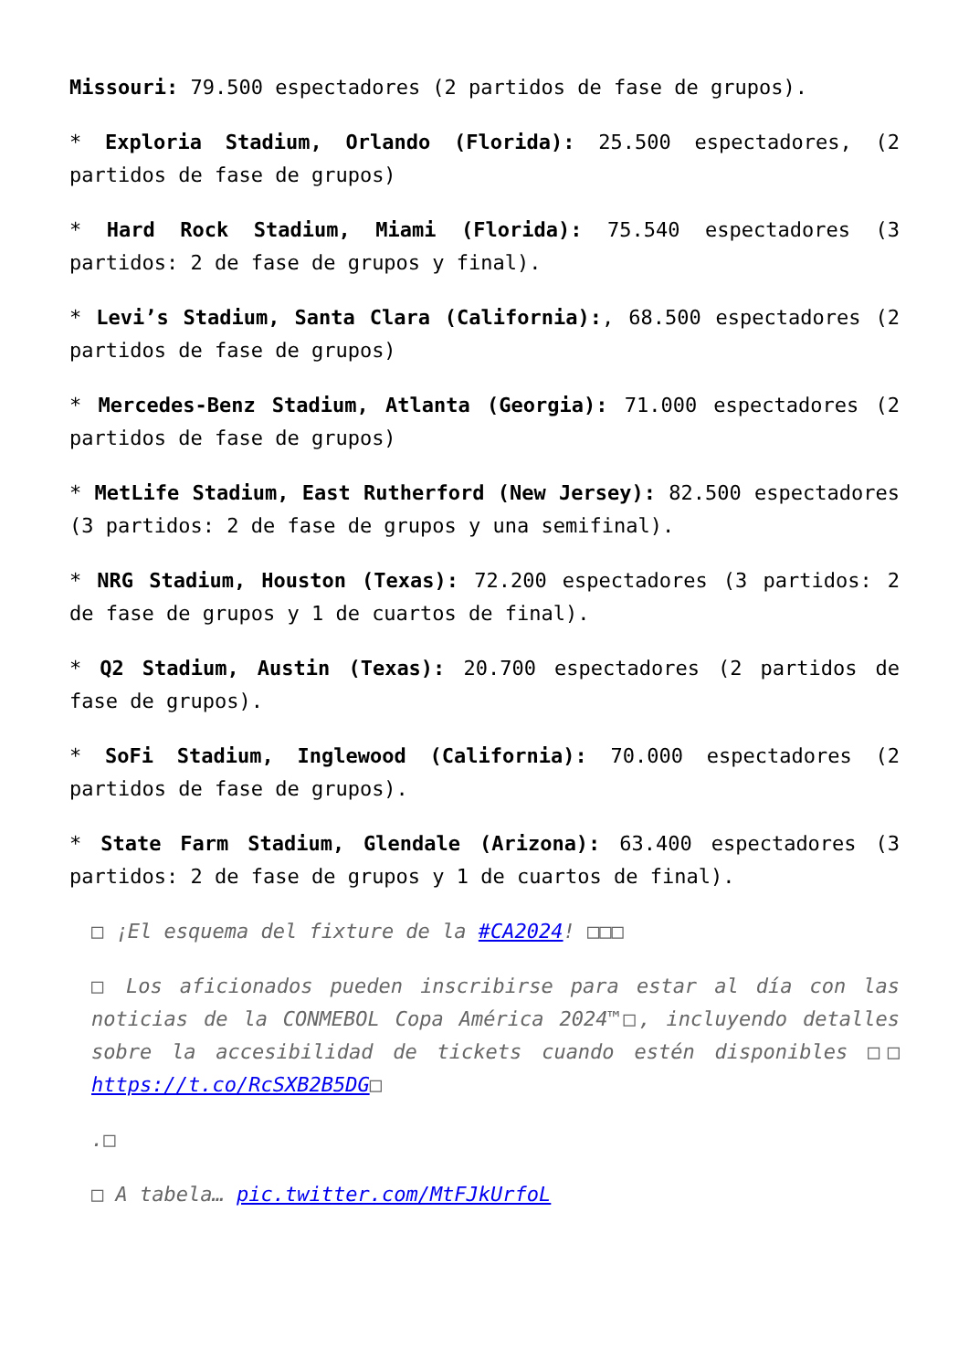Missouri: 79.500 espectadores (2 partidos de fase de grupos).
* Exploria Stadium, Orlando (Florida): 25.500 espectadores, (2 partidos de fase de grupos)
* Hard Rock Stadium, Miami (Florida): 75.540 espectadores (3 partidos: 2 de fase de grupos y final).
* Levi’s Stadium, Santa Clara (California):, 68.500 espectadores (2 partidos de fase de grupos)
* Mercedes-Benz Stadium, Atlanta (Georgia): 71.000 espectadores (2 partidos de fase de grupos)
* MetLife Stadium, East Rutherford (New Jersey): 82.500 espectadores (3 partidos: 2 de fase de grupos y una semifinal).
* NRG Stadium, Houston (Texas): 72.200 espectadores (3 partidos: 2 de fase de grupos y 1 de cuartos de final).
* Q2 Stadium, Austin (Texas): 20.700 espectadores (2 partidos de fase de grupos).
* SoFi Stadium, Inglewood (California): 70.000 espectadores (2 partidos de fase de grupos).
* State Farm Stadium, Glendale (Arizona): 63.400 espectadores (3 partidos: 2 de fase de grupos y 1 de cuartos de final).
□ ¡El esquema del fixture de la #CA2024! □□□
□ Los aficionados pueden inscribirse para estar al día con las noticias de la CONMEBOL Copa América 2024™□, incluyendo detalles sobre la accesibilidad de tickets cuando estén disponibles □□ https://t.co/RcSXB2B5DG□
.□
□ A tabela… pic.twitter.com/MtFJkUrfoL